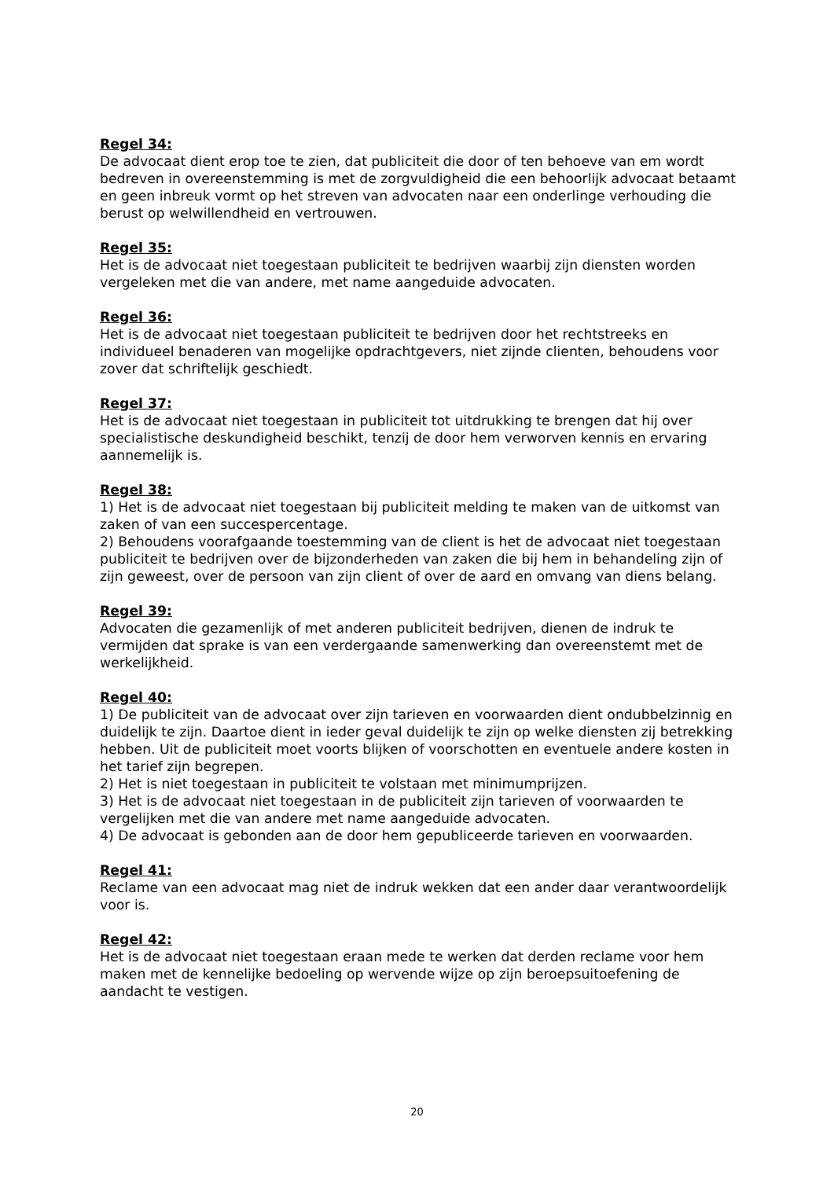Regel 34:
De advocaat dient erop toe te zien, dat publiciteit die door of ten behoeve van em wordt bedreven in overeenstemming is met de zorgvuldigheid die een behoorlijk advocaat betaamt en geen inbreuk vormt op het streven van advocaten naar een onderlinge verhouding die berust op welwillendheid en vertrouwen.
Regel 35:
Het is de advocaat niet toegestaan publiciteit te bedrijven waarbij zijn diensten worden vergeleken met die van andere, met name aangeduide advocaten.
Regel 36:
Het is de advocaat niet toegestaan publiciteit te bedrijven door het rechtstreeks en individueel benaderen van mogelijke opdrachtgevers, niet zijnde clienten, behoudens voor zover dat schriftelijk geschiedt.
Regel 37:
Het is de advocaat niet toegestaan in publiciteit tot uitdrukking te brengen dat hij over specialistische deskundigheid beschikt, tenzij de door hem verworven kennis en ervaring aannemelijk is.
Regel 38:
1) Het is de advocaat niet toegestaan bij publiciteit melding te maken van de uitkomst van zaken of van een succespercentage.
2) Behoudens voorafgaande toestemming van de client is het de advocaat niet toegestaan publiciteit te bedrijven over de bijzonderheden van zaken die bij hem in behandeling zijn of zijn geweest, over de persoon van zijn client of over de aard en omvang van diens belang.
Regel 39:
Advocaten die gezamenlijk of met anderen publiciteit bedrijven, dienen de indruk te vermijden dat sprake is van een verdergaande samenwerking dan overeenstemt met de werkelijkheid.
Regel 40:
1) De publiciteit van de advocaat over zijn tarieven en voorwaarden dient ondubbelzinnig en duidelijk te zijn. Daartoe dient in ieder geval duidelijk te zijn op welke diensten zij betrekking hebben. Uit de publiciteit moet voorts blijken of voorschotten en eventuele andere kosten in het tarief zijn begrepen.
2) Het is niet toegestaan in publiciteit te volstaan met minimumprijzen.
3) Het is de advocaat niet toegestaan in de publiciteit zijn tarieven of voorwaarden te vergelijken met die van andere met name aangeduide advocaten.
4) De advocaat is gebonden aan de door hem gepubliceerde tarieven en voorwaarden.
Regel 41:
Reclame van een advocaat mag niet de indruk wekken dat een ander daar verantwoordelijk voor is.
Regel 42:
Het is de advocaat niet toegestaan eraan mede te werken dat derden reclame voor hem maken met de kennelijke bedoeling op wervende wijze op zijn beroepsuitoefening de aandacht te vestigen.
20